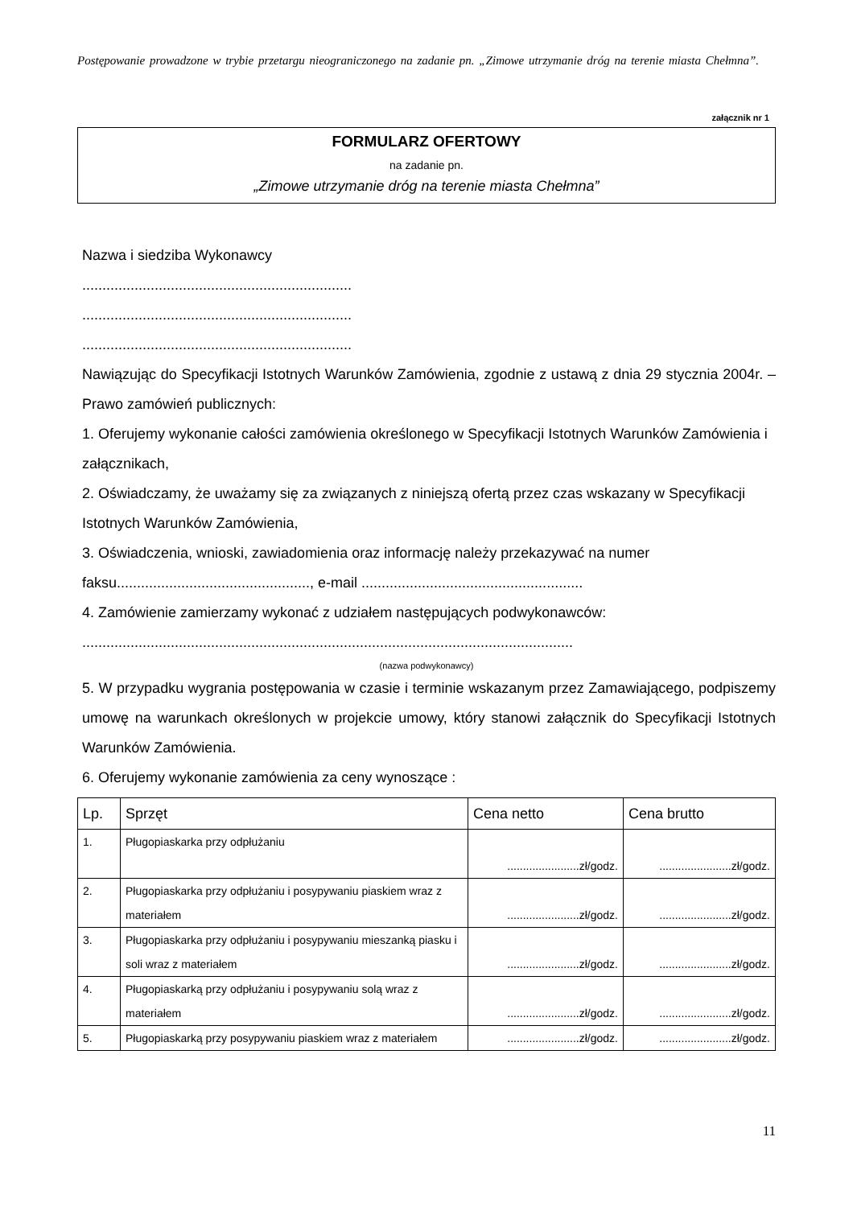Postępowanie prowadzone w trybie przetargu nieograniczonego na zadanie pn. „Zimowe utrzymanie dróg na terenie miasta Chełmna”.
załącznik nr 1
FORMULARZ OFERTOWY
na zadanie pn.
„Zimowe utrzymanie dróg na terenie miasta Chełmna”
Nazwa i siedziba Wykonawcy
...................................................................
...................................................................
...................................................................
Nawiązując do Specyfikacji Istotnych Warunków Zamówienia, zgodnie z ustawą z dnia 29 stycznia 2004r. – Prawo zamówień publicznych:
1. Oferujemy wykonanie całości zamówienia określonego w Specyfikacji Istotnych Warunków Zamówienia i załącznikach,
2. Oświadczamy, że uważamy się za związanych z niniejszą ofertą przez czas wskazany w Specyfikacji Istotnych Warunków Zamówienia,
3. Oświadczenia, wnioski, zawiadomienia oraz informację należy przekazywać na numer faksu................................................, e-mail .......................................................
4. Zamówienie zamierzamy wykonać z udziałem następujących podwykonawców:
..........................................................................................................................
(nazwa podwykonawcy)
5. W przypadku wygrania postępowania w czasie i terminie wskazanym przez Zamawiającego, podpiszemy umowę na warunkach określonych w projekcie umowy, który stanowi załącznik do Specyfikacji Istotnych Warunków Zamówienia.
6. Oferujemy wykonanie zamówienia za ceny wynoszące :
| Lp. | Sprzęt | Cena netto | Cena brutto |
| --- | --- | --- | --- |
| 1. | Pługopiaskarka przy odpłużaniu | .......................zł/godz. | .......................zł/godz. |
| 2. | Pługopiaskarka przy odpłużaniu i posypywaniu piaskiem wraz z materiałem | .......................zł/godz. | .......................zł/godz. |
| 3. | Pługopiaskarka przy odpłużaniu i posypywaniu mieszanką piasku i soli wraz z materiałem | .......................zł/godz. | .......................zł/godz. |
| 4. | Pługopiaskarką przy odpłużaniu i posypywaniu solą wraz z materiałem | .......................zł/godz. | .......................zł/godz. |
| 5. | Pługopiaskarką przy posypywaniu piaskiem wraz z materiałem | .......................zł/godz. | .......................zł/godz. |
11